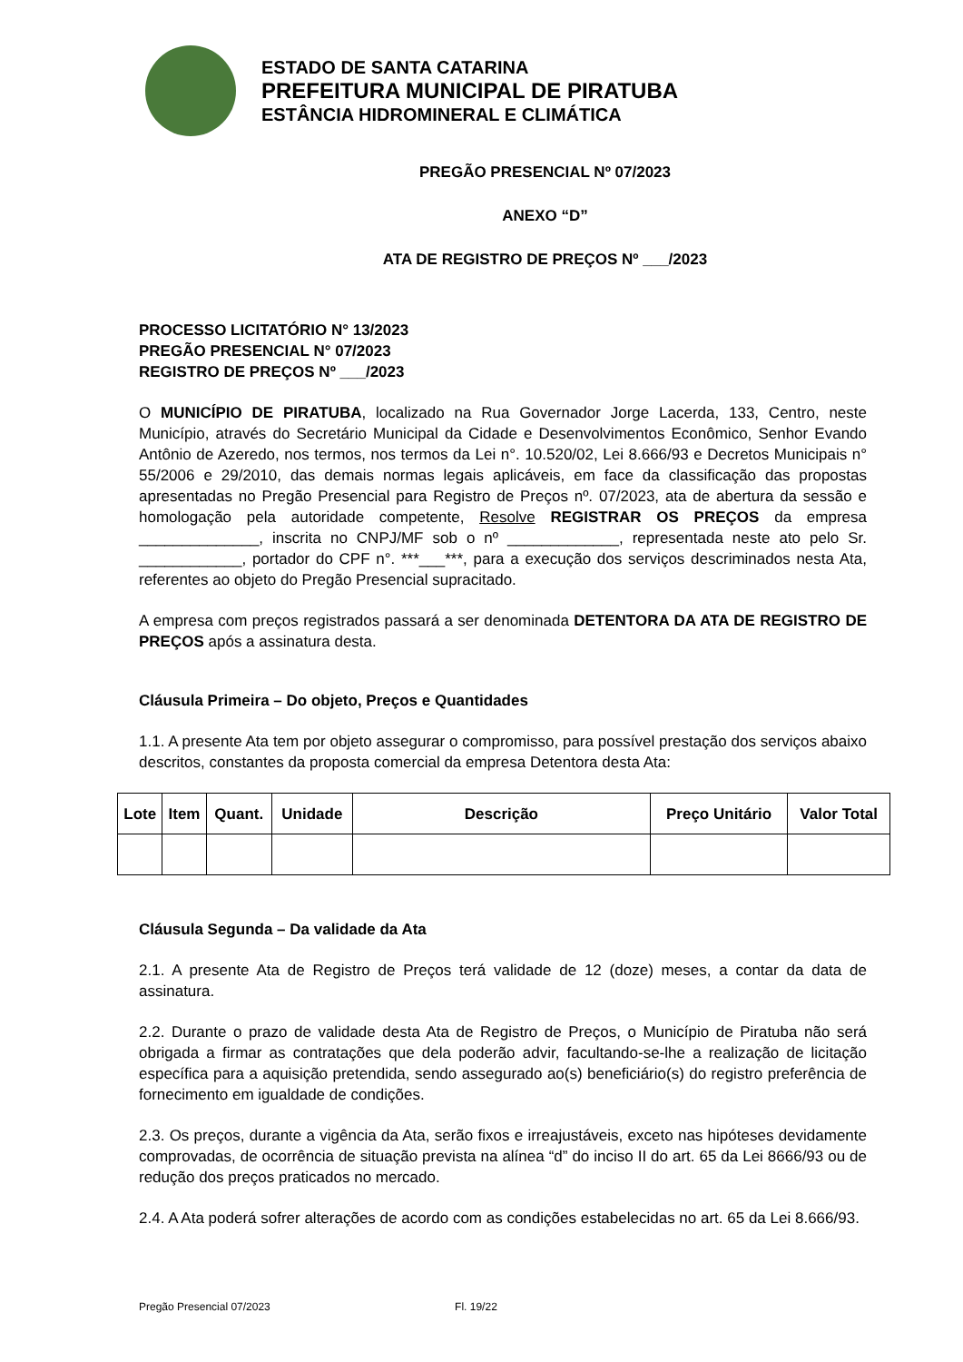ESTADO DE SANTA CATARINA
PREFEITURA MUNICIPAL DE PIRATUBA
ESTÂNCIA HIDROMINERAL E CLIMÁTICA
PREGÃO PRESENCIAL Nº 07/2023
ANEXO “D”
ATA DE REGISTRO DE PREÇOS Nº ___/2023
PROCESSO LICITATÓRIO N° 13/2023
PREGÃO PRESENCIAL N° 07/2023
REGISTRO DE PREÇOS Nº ___/2023
O MUNICÍPIO DE PIRATUBA, localizado na Rua Governador Jorge Lacerda, 133, Centro, neste Município, através do Secretário Municipal da Cidade e Desenvolvimentos Econômico, Senhor Evando Antônio de Azeredo, nos termos, nos termos da Lei n°. 10.520/02, Lei 8.666/93 e Decretos Municipais n° 55/2006 e 29/2010, das demais normas legais aplicáveis, em face da classificação das propostas apresentadas no Pregão Presencial para Registro de Preços nº. 07/2023, ata de abertura da sessão e homologação pela autoridade competente, Resolve REGISTRAR OS PREÇOS da empresa ______________, inscrita no CNPJ/MF sob o nº _____________, representada neste ato pelo Sr. ____________, portador do CPF n°. ***___***, para a execução dos serviços descriminados nesta Ata, referentes ao objeto do Pregão Presencial supracitado.
A empresa com preços registrados passará a ser denominada DETENTORA DA ATA DE REGISTRO DE PREÇOS após a assinatura desta.
Cláusula Primeira – Do objeto, Preços e Quantidades
1.1. A presente Ata tem por objeto assegurar o compromisso, para possível prestação dos serviços abaixo descritos, constantes da proposta comercial da empresa Detentora desta Ata:
| Lote | Item | Quant. | Unidade | Descrição | Preço Unitário | Valor Total |
| --- | --- | --- | --- | --- | --- | --- |
Cláusula Segunda – Da validade da Ata
2.1. A presente Ata de Registro de Preços terá validade de 12 (doze) meses, a contar da data de assinatura.
2.2. Durante o prazo de validade desta Ata de Registro de Preços, o Município de Piratuba não será obrigada a firmar as contratações que dela poderão advir, facultando-se-lhe a realização de licitação específica para a aquisição pretendida, sendo assegurado ao(s) beneficiário(s) do registro preferência de fornecimento em igualdade de condições.
2.3. Os preços, durante a vigência da Ata, serão fixos e irreajustáveis, exceto nas hipóteses devidamente comprovadas, de ocorrência de situação prevista na alínea “d” do inciso II do art. 65 da Lei 8666/93 ou de redução dos preços praticados no mercado.
2.4. A Ata poderá sofrer alterações de acordo com as condições estabelecidas no art. 65 da Lei 8.666/93.
Pregão Presencial 07/2023 Fl. 19/22